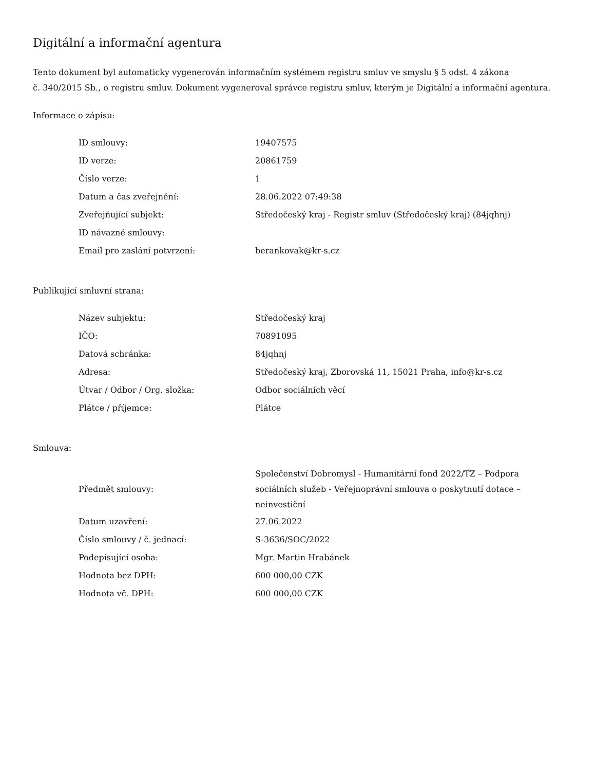Digitální a informační agentura
Tento dokument byl automaticky vygenerován informačním systémem registru smluv ve smyslu § 5 odst. 4 zákona
č. 340/2015 Sb., o registru smluv. Dokument vygeneroval správce registru smluv, kterým je Digitální a informační agentura.
Informace o zápisu:
| ID smlouvy: | 19407575 |
| ID verze: | 20861759 |
| Číslo verze: | 1 |
| Datum a čas zveřejnění: | 28.06.2022 07:49:38 |
| Zveřejňující subjekt: | Středočeský kraj - Registr smluv (Středočeský kraj) (84jqhnj) |
| ID návazné smlouvy: | |
| Email pro zaslání potvrzení: | berankovak@kr-s.cz |
Publikující smluvní strana:
| Název subjektu: | Středočeský kraj |
| IČO: | 70891095 |
| Datová schránka: | 84jqhnj |
| Adresa: | Středočeský kraj, Zborovská 11, 15021 Praha, info@kr-s.cz |
| Útvar / Odbor / Org. složka: | Odbor sociálních věcí |
| Plátce / příjemce: | Plátce |
Smlouva:
| Předmět smlouvy: | Společenství Dobromysl - Humanitární fond 2022/TZ – Podpora sociálních služeb - Veřejnoprávní smlouva o poskytnutí dotace – neinvestiční |
| Datum uzavření: | 27.06.2022 |
| Číslo smlouvy / č. jednací: | S-3636/SOC/2022 |
| Podepisující osoba: | Mgr. Martin Hrabánek |
| Hodnota bez DPH: | 600 000,00 CZK |
| Hodnota vč. DPH: | 600 000,00 CZK |